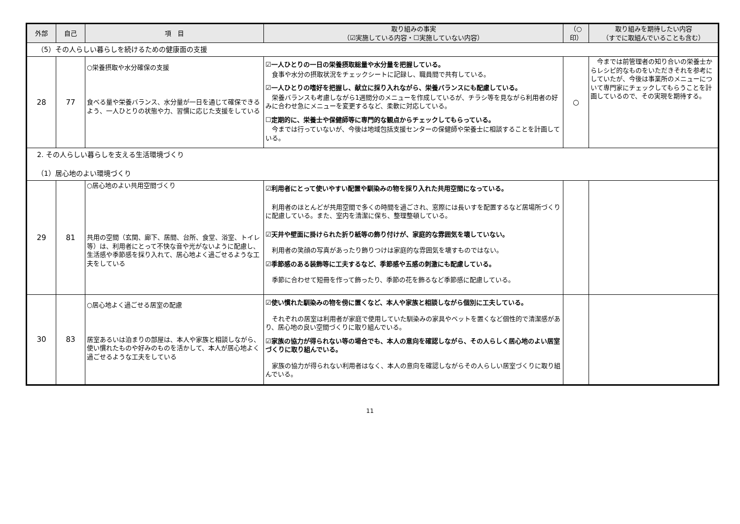| 外部 | 自己 | 項 目 | 取り組みの事実 （☑実施している内容・☐実施していない内容） | （○印） | 取り組みを期待したい内容 （すでに取組んでいることも含む） |
| --- | --- | --- | --- | --- | --- |
| （5）その人らしい暮らしを続けるための健康面の支援 | | | | | |
| 28 | 77 | ○栄養摂取や水分確保の支援 食べる量や栄養バランス、水分量が一日を通じて確保できるよう、一人ひとりの状態や力、習慣に応じた支援をしている | ☑一人ひとりの一日の栄養摂取総量や水分量を把握している。 食事や水分の摂取状況をチェックシートに記録し、職員間で共有している。 ☑一人ひとりの嗜好を把握し、献立に採り入れながら、栄養バランスにも配慮している。 栄養バランスも考慮しながら1週間分のメニューを作成しているが、チラシ等を見ながら利用者の好みに合わせ急にメニューを変更するなど、柔軟に対応している。 ☐定期的に、栄養士や保健師等に専門的な観点からチェックしてもらっている。 今までは行っていないが、今後は地域包括支援センターの保健師や栄養士に相談することを計画している。 | ○ | 今までは前管理者の知り合いの栄養士からレシピ的なものをいただきそれを参考にしていたが、今後は事業所のメニューについて専門家にチェックしてもらうことを計画しているので、その実現を期待する。 |
| 2. その人らしい暮らしを支える生活環境づくり （1）居心地のよい環境づくり | | | | | |
| 29 | 81 | ○居心地のよい共用空間づくり 共用の空間（玄関、廊下、居間、台所、食堂、浴室、トイレ等）は、利用者にとって不快な音や光がないように配慮し、生活感や季節感を採り入れて、居心地よく過ごせるような工夫をしている | ☑利用者にとって使いやすい配置や馴染みの物を採り入れた共用空間になっている。 利用者のほとんどが共用空間で多くの時間を過ごされ、窓際には長いすを配置するなど居場所づくりに配慮している。また、室内を清潔に保ち、整理整頓している。 ☑天井や壁面に掛けられた折り紙等の飾り付けが、家庭的な雰囲気を壊していない。 利用者の笑顔の写真があったり飾りつけは家庭的な雰囲気を壊すものではない。 ☑季節感のある装飾等に工夫するなど、季節感や五感の刺激にも配慮している。 季節に合わせて短冊を作って飾ったり、季節の花を飾るなど季節感に配慮している。 | | |
| 30 | 83 | ○居心地よく過ごせる居室の配慮 居室あるいは泊まりの部屋は、本人や家族と相談しながら、使い慣れたものや好みのものを活かして、本人が居心地よく過ごせるような工夫をしている | ☑使い慣れた馴染みの物を傍に置くなど、本人や家族と相談しながら個別に工夫している。 それぞれの居室は利用者が家庭で使用していた馴染みの家具やベットを置くなど個性的で清潔感があり、居心地の良い空間づくりに取り組んでいる。 ☑家族の協力が得られない等の場合でも、本人の意向を確認しながら、その人らしく居心地のよい居室づくりに取り組んでいる。 家族の協力が得られない利用者はなく、本人の意向を確認しながらその人らしい居室づくりに取り組んでいる。 | | |
11